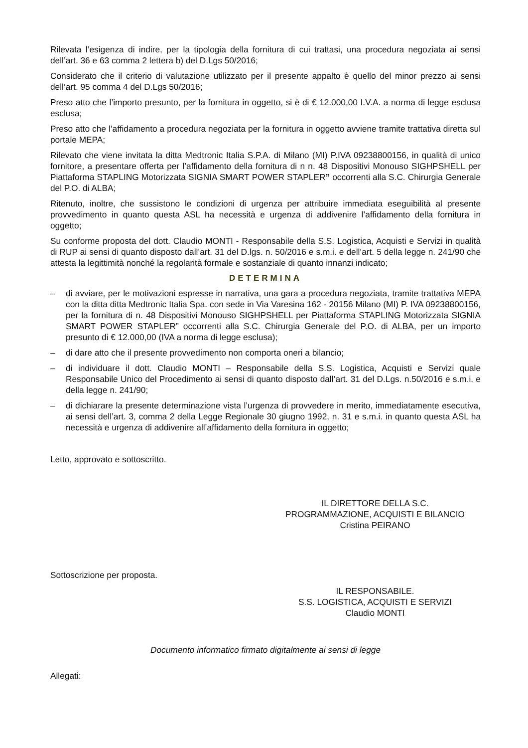Rilevata l’esigenza di indire, per la tipologia della fornitura di cui trattasi, una procedura negoziata ai sensi dell’art. 36 e 63 comma 2 lettera b) del D.Lgs 50/2016;
Considerato che il criterio di valutazione utilizzato per il presente appalto è quello del minor prezzo ai sensi dell’art. 95 comma 4 del D.Lgs 50/2016;
Preso atto che l’importo presunto, per la fornitura in oggetto, si è di € 12.000,00 I.V.A. a norma di legge esclusa esclusa;
Preso atto che l’affidamento a procedura negoziata per la fornitura in oggetto avviene tramite trattativa diretta sul portale MEPA;
Rilevato che viene invitata la ditta Medtronic Italia S.P.A. di Milano (MI) P.IVA 09238800156, in qualità di unico fornitore, a presentare offerta per l’affidamento della fornitura di n n. 48 Dispositivi Monouso SIGHPSHELL per Piattaforma STAPLING Motorizzata SIGNIA SMART POWER STAPLER” occorrenti alla S.C. Chirurgia Generale del P.O. di ALBA;
Ritenuto, inoltre, che sussistono le condizioni di urgenza per attribuire immediata eseguibilità al presente provvedimento in quanto questa ASL ha necessità e urgenza di addivenire l’affidamento della fornitura in oggetto;
Su conforme proposta del dott. Claudio MONTI - Responsabile della S.S. Logistica, Acquisti e Servizi in qualità di RUP ai sensi di quanto disposto dall’art. 31 del D.lgs. n. 50/2016 e s.m.i. e dell’art. 5 della legge n. 241/90 che attesta la legittimità nonché la regolarità formale e sostanziale di quanto innanzi indicato;
DETERMINA
– di avviare, per le motivazioni espresse in narrativa, una gara a procedura negoziata, tramite trattativa MEPA con la ditta ditta Medtronic Italia Spa. con sede in Via Varesina 162 - 20156 Milano (MI) P. IVA 09238800156, per la fornitura di n. 48 Dispositivi Monouso SIGHPSHELL per Piattaforma STAPLING Motorizzata SIGNIA SMART POWER STAPLER” occorrenti alla S.C. Chirurgia Generale del P.O. di ALBA, per un importo presunto di € 12.000,00 (IVA a norma di legge esclusa);
– di dare atto che il presente provvedimento non comporta oneri a bilancio;
– di individuare il dott. Claudio MONTI – Responsabile della S.S. Logistica, Acquisti e Servizi quale Responsabile Unico del Procedimento ai sensi di quanto disposto dall’art. 31 del D.Lgs. n.50/2016 e s.m.i. e della legge n. 241/90;
– di dichiarare la presente determinazione vista l’urgenza di provvedere in merito, immediatamente esecutiva, ai sensi dell’art. 3, comma 2 della Legge Regionale 30 giugno 1992, n. 31 e s.m.i. in quanto questa ASL ha necessità e urgenza di addivenire all’affidamento della fornitura in oggetto;
Letto, approvato e sottoscritto.
IL DIRETTORE DELLA S.C.
PROGRAMMAZIONE, ACQUISTI E BILANCIO
Cristina PEIRANO
Sottoscrizione per proposta.
IL RESPONSABILE.
S.S. LOGISTICA, ACQUISTI E SERVIZI
Claudio MONTI
Documento informatico firmato digitalmente ai sensi di legge
Allegati: